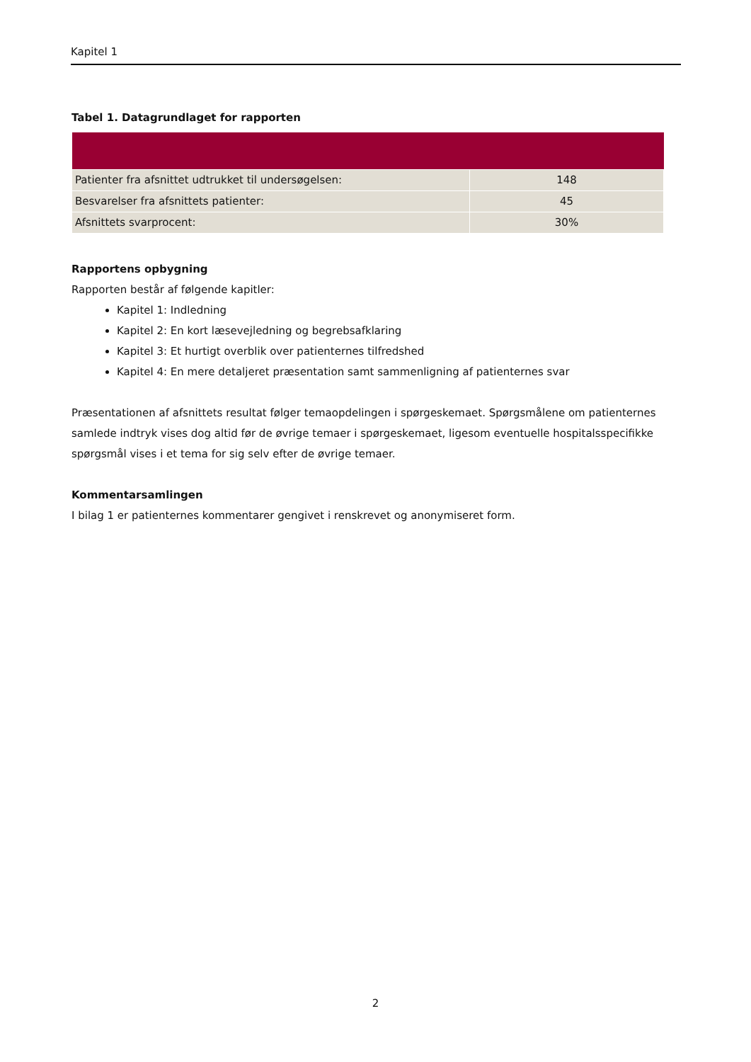Kapitel 1
Tabel 1. Datagrundlaget for rapporten
| Patienter fra afsnittet udtrukket til undersøgelsen: | 148 |
| Besvarelser fra afsnittets patienter: | 45 |
| Afsnittets svarprocent: | 30% |
Rapportens opbygning
Rapporten består af følgende kapitler:
Kapitel 1: Indledning
Kapitel 2: En kort læsevejledning og begrebsafklaring
Kapitel 3: Et hurtigt overblik over patienternes tilfredshed
Kapitel 4: En mere detaljeret præsentation samt sammenligning af patienternes svar
Præsentationen af afsnittets resultat følger temaopdelingen i spørgeskemaet. Spørgsmålene om patienternes samlede indtryk vises dog altid før de øvrige temaer i spørgeskemaet, ligesom eventuelle hospitalsspecifikke spørgsmål vises i et tema for sig selv efter de øvrige temaer.
Kommentarsamlingen
I bilag 1 er patienternes kommentarer gengivet i renskrevet og anonymiseret form.
2